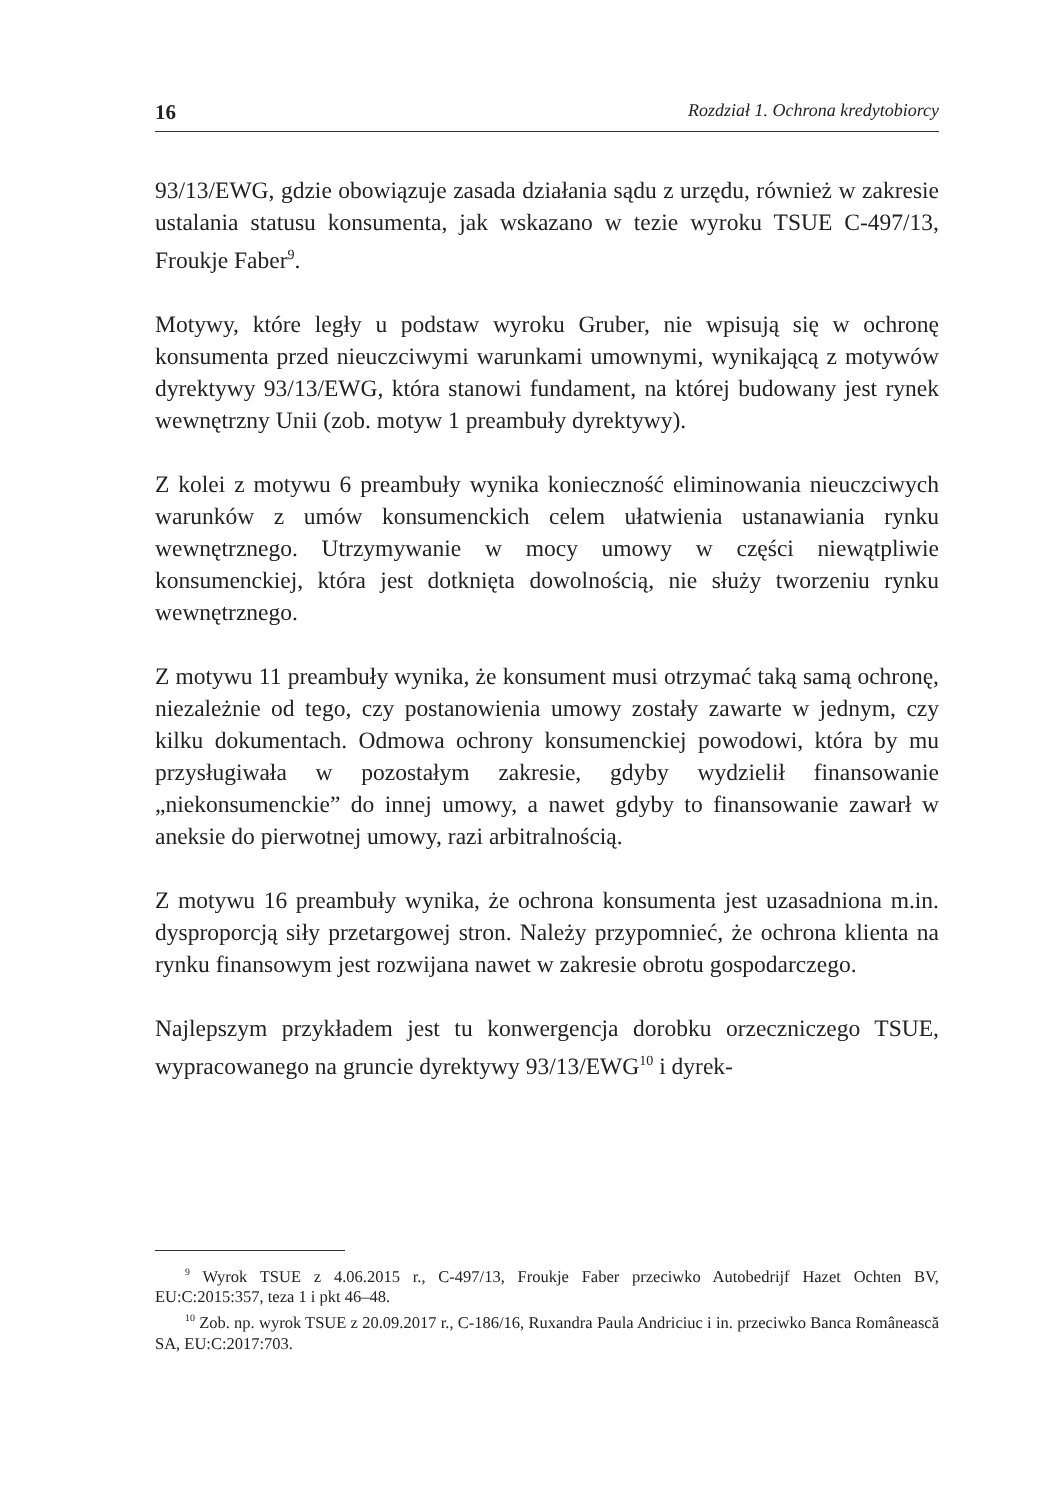16 Rozdział 1. Ochrona kredytobiorcy
93/13/EWG, gdzie obowiązuje zasada działania sądu z urzędu, również w zakresie ustalania statusu konsumenta, jak wskazano w tezie wyroku TSUE C-497/13, Froukje Faber<sup>9</sup>.
Motywy, które legły u podstaw wyroku Gruber, nie wpisują się w ochronę konsumenta przed nieuczciwymi warunkami umownymi, wynikającą z motywów dyrektywy 93/13/EWG, która stanowi fundament, na której budowany jest rynek wewnętrzny Unii (zob. motyw 1 preambuły dyrektywy).
Z kolei z motywu 6 preambuły wynika konieczność eliminowania nieuczciwych warunków z umów konsumenckich celem ułatwienia ustanawiania rynku wewnętrznego. Utrzymywanie w mocy umowy w części niewątpliwie konsumenckiej, która jest dotknięta dowolnością, nie służy tworzeniu rynku wewnętrznego.
Z motywu 11 preambuły wynika, że konsument musi otrzymać taką samą ochronę, niezależnie od tego, czy postanowienia umowy zostały zawarte w jednym, czy kilku dokumentach. Odmowa ochrony konsumenckiej powodowi, która by mu przysługiwała w pozostałym zakresie, gdyby wydzielił finansowanie „niekonsumenckie” do innej umowy, a nawet gdyby to finansowanie zawarł w aneksie do pierwotnej umowy, razi arbitralnością.
Z motywu 16 preambuły wynika, że ochrona konsumenta jest uzasadniona m.in. dysproporcją siły przetargowej stron. Należy przypomnieć, że ochrona klienta na rynku finansowym jest rozwijana nawet w zakresie obrotu gospodarczego.
Najlepszym przykładem jest tu konwergencja dorobku orzeczniczego TSUE, wypracowanego na gruncie dyrektywy 93/13/EWG<sup>10</sup> i dyrek-
<sup>9</sup> Wyrok TSUE z 4.06.2015 r., C-497/13, Froukje Faber przeciwko Autobedrijf Hazet Ochten BV, EU:C:2015:357, teza 1 i pkt 46–48.
<sup>10</sup> Zob. np. wyrok TSUE z 20.09.2017 r., C-186/16, Ruxandra Paula Andriciuc i in. przeciwko Banca Românească SA, EU:C:2017:703.